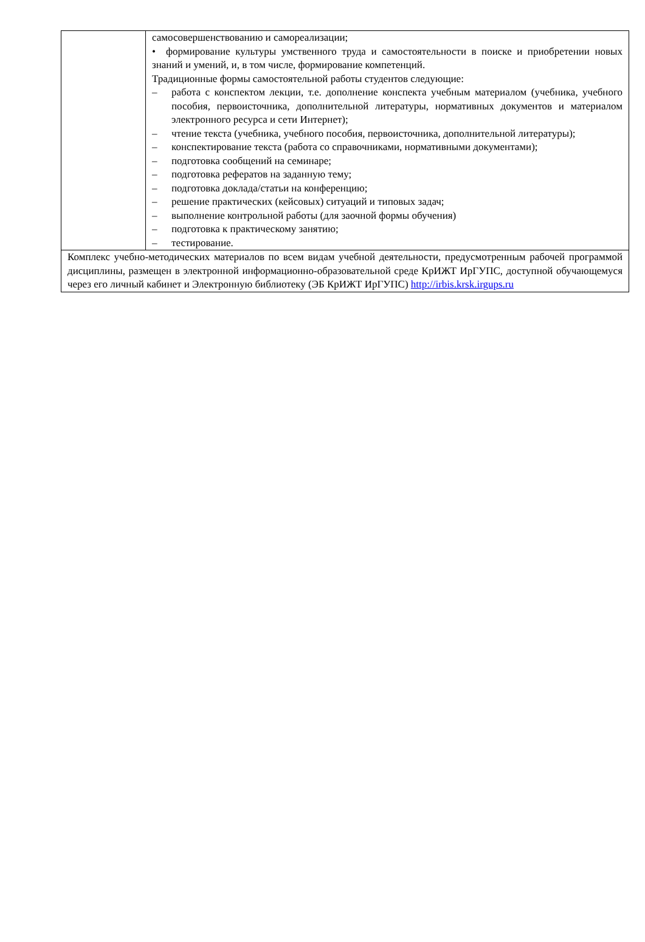| | самосовершенствованию и самореализации; • формирование культуры умственного труда и самостоятельности в поиске и приобретении новых знаний и умений, и, в том числе, формирование компетенций. Традиционные формы самостоятельной работы студентов следующие: – работа с конспектом лекции, т.е. дополнение конспекта учебным материалом (учебника, учебного пособия, первоисточника, дополнительной литературы, нормативных документов и материалом электронного ресурса и сети Интернет); – чтение текста (учебника, учебного пособия, первоисточника, дополнительной литературы); – конспектирование текста (работа со справочниками, нормативными документами); – подготовка сообщений на семинаре; – подготовка рефератов на заданную тему; – подготовка доклада/статьи на конференцию; – решение практических (кейсовых) ситуаций и типовых задач; – выполнение контрольной работы (для заочной формы обучения) – подготовка к практическому занятию; – тестирование. |
| Комплекс учебно-методических материалов по всем видам учебной деятельности, предусмотренным рабочей программой дисциплины, размещен в электронной информационно-образовательной среде КрИЖТ ИрГУПС, доступной обучающемуся через его личный кабинет и Электронную библиотеку (ЭБ КрИЖТ ИрГУПС) http://irbis.krsk.irgups.ru | |